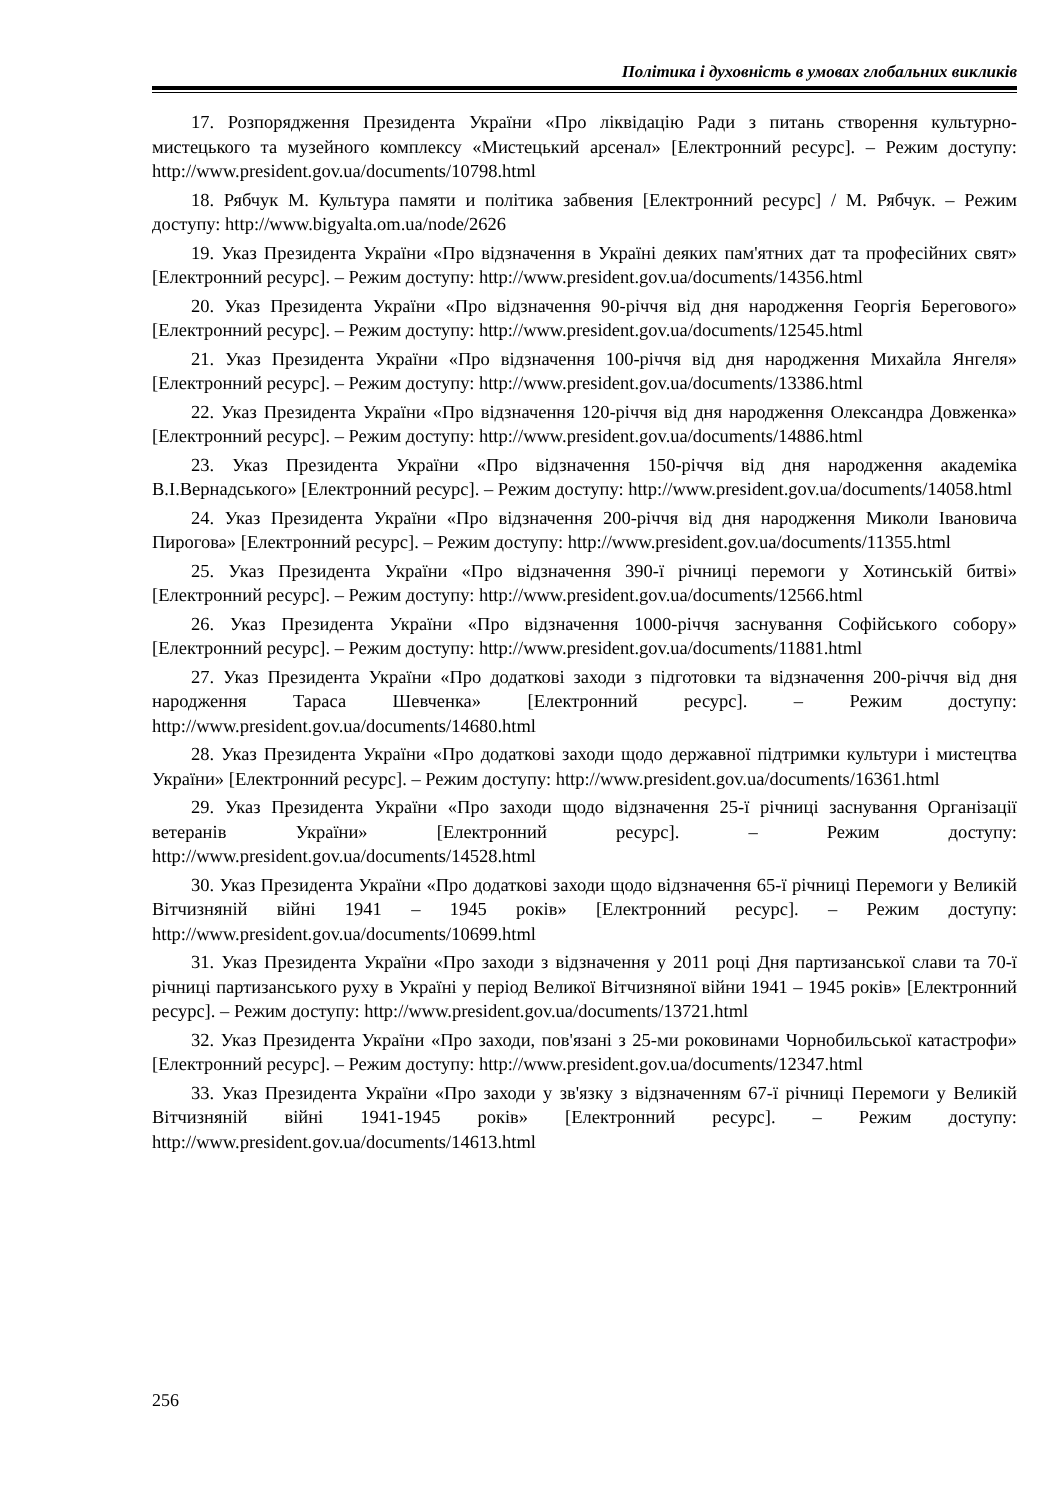Політика і духовність в умовах глобальних викликів
17. Розпорядження Президента України «Про ліквідацію Ради з питань створення культурно-мистецького та музейного комплексу «Мистецький арсенал» [Електронний ресурс]. – Режим доступу: http://www.president.gov.ua/documents/10798.html
18. Рябчук М. Культура памяти и політика забвения [Електронний ресурс] / М. Рябчук. – Режим доступу: http://www.bigyalta.om.ua/node/2626
19. Указ Президента України «Про відзначення в Україні деяких пам'ятних дат та професійних свят» [Електронний ресурс]. – Режим доступу: http://www.president.gov.ua/documents/14356.html
20. Указ Президента України «Про відзначення 90-річчя від дня народження Георгія Берегового» [Електронний ресурс]. – Режим доступу: http://www.president.gov.ua/documents/12545.html
21. Указ Президента України «Про відзначення 100-річчя від дня народження Михайла Янгеля» [Електронний ресурс]. – Режим доступу: http://www.president.gov.ua/documents/13386.html
22. Указ Президента України «Про відзначення 120-річчя від дня народження Олександра Довженка» [Електронний ресурс]. – Режим доступу: http://www.president.gov.ua/documents/14886.html
23. Указ Президента України «Про відзначення 150-річчя від дня народження академіка В.І.Вернадського» [Електронний ресурс]. – Режим доступу: http://www.president.gov.ua/documents/14058.html
24. Указ Президента України «Про відзначення 200-річчя від дня народження Миколи Івановича Пирогова» [Електронний ресурс]. – Режим доступу: http://www.president.gov.ua/documents/11355.html
25. Указ Президента України «Про відзначення 390-ї річниці перемоги у Хотинській битві» [Електронний ресурс]. – Режим доступу: http://www.president.gov.ua/documents/12566.html
26. Указ Президента України «Про відзначення 1000-річчя заснування Софійського собору» [Електронний ресурс]. – Режим доступу: http://www.president.gov.ua/documents/11881.html
27. Указ Президента України «Про додаткові заходи з підготовки та відзначення 200-річчя від дня народження Тараса Шевченка» [Електронний ресурс]. – Режим доступу: http://www.president.gov.ua/documents/14680.html
28. Указ Президента України «Про додаткові заходи щодо державної підтримки культури і мистецтва України» [Електронний ресурс]. – Режим доступу: http://www.president.gov.ua/documents/16361.html
29. Указ Президента України «Про заходи щодо відзначення 25-ї річниці заснування Організації ветеранів України» [Електронний ресурс]. – Режим доступу: http://www.president.gov.ua/documents/14528.html
30. Указ Президента України «Про додаткові заходи щодо відзначення 65-ї річниці Перемоги у Великій Вітчизняній війні 1941 – 1945 років» [Електронний ресурс]. – Режим доступу: http://www.president.gov.ua/documents/10699.html
31. Указ Президента України «Про заходи з відзначення у 2011 році Дня партизанської слави та 70-ї річниці партизанського руху в Україні у період Великої Вітчизняної війни 1941 – 1945 років» [Електронний ресурс]. – Режим доступу: http://www.president.gov.ua/documents/13721.html
32. Указ Президента України «Про заходи, пов'язані з 25-ми роковинами Чорнобильської катастрофи» [Електронний ресурс]. – Режим доступу: http://www.president.gov.ua/documents/12347.html
33. Указ Президента України «Про заходи у зв'язку з відзначенням 67-ї річниці Перемоги у Великій Вітчизняній війні 1941-1945 років» [Електронний ресурс]. – Режим доступу: http://www.president.gov.ua/documents/14613.html
256